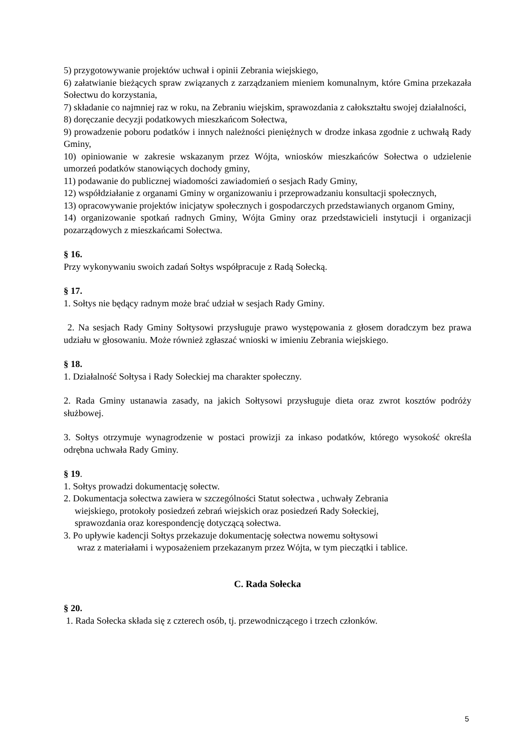5) przygotowywanie projektów uchwał i opinii Zebrania wiejskiego,
6) załatwianie bieżących spraw związanych z zarządzaniem mieniem komunalnym, które Gmina przekazała Sołectwu do korzystania,
7) składanie co najmniej raz w roku, na Zebraniu wiejskim, sprawozdania z całokształtu swojej działalności,
8) doręczanie decyzji podatkowych mieszkańcom Sołectwa,
9) prowadzenie poboru podatków i innych należności pieniężnych w drodze inkasa zgodnie z uchwałą Rady Gminy,
10) opiniowanie w zakresie wskazanym przez Wójta, wniosków mieszkańców Sołectwa o udzielenie umorzeń podatków stanowiących dochody gminy,
11) podawanie do publicznej wiadomości zawiadomień o sesjach Rady Gminy,
12) współdziałanie z organami Gminy w organizowaniu i przeprowadzaniu konsultacji społecznych,
13) opracowywanie projektów inicjatyw społecznych i gospodarczych przedstawianych organom Gminy,
14) organizowanie spotkań radnych Gminy, Wójta Gminy oraz przedstawicieli instytucji i organizacji pozarządowych z mieszkańcami Sołectwa.
§ 16.
Przy wykonywaniu swoich zadań Sołtys współpracuje z Radą Sołecką.
§ 17.
1. Sołtys nie będący radnym może brać udział w sesjach Rady Gminy.
2. Na sesjach Rady Gminy Sołtysowi przysługuje prawo występowania z głosem doradczym bez prawa udziału w głosowaniu. Może również zgłaszać wnioski w imieniu Zebrania wiejskiego.
§ 18.
1. Działalność Sołtysa i Rady Sołeckiej ma charakter społeczny.
2. Rada Gminy ustanawia zasady, na jakich Sołtysowi przysługuje dieta oraz zwrot kosztów podróży służbowej.
3. Sołtys otrzymuje wynagrodzenie w postaci prowizji za inkaso podatków, którego wysokość określa odrębna uchwała Rady Gminy.
§ 19.
1. Sołtys prowadzi dokumentację sołectw.
2. Dokumentacja sołectwa zawiera w szczególności Statut sołectwa , uchwały Zebrania
wiejskiego, protokoły posiedzeń zebrań wiejskich oraz posiedzeń Rady Sołeckiej,
sprawozdania oraz korespondencję dotyczącą sołectwa.
3. Po upływie kadencji Sołtys przekazuje dokumentację sołectwa nowemu sołtysowi
wraz z materiałami i wyposażeniem przekazanym przez Wójta, w tym pieczątki i tablice.
C. Rada Sołecka
§ 20.
1. Rada Sołecka składa się z czterech osób, tj. przewodniczącego i trzech członków.
5